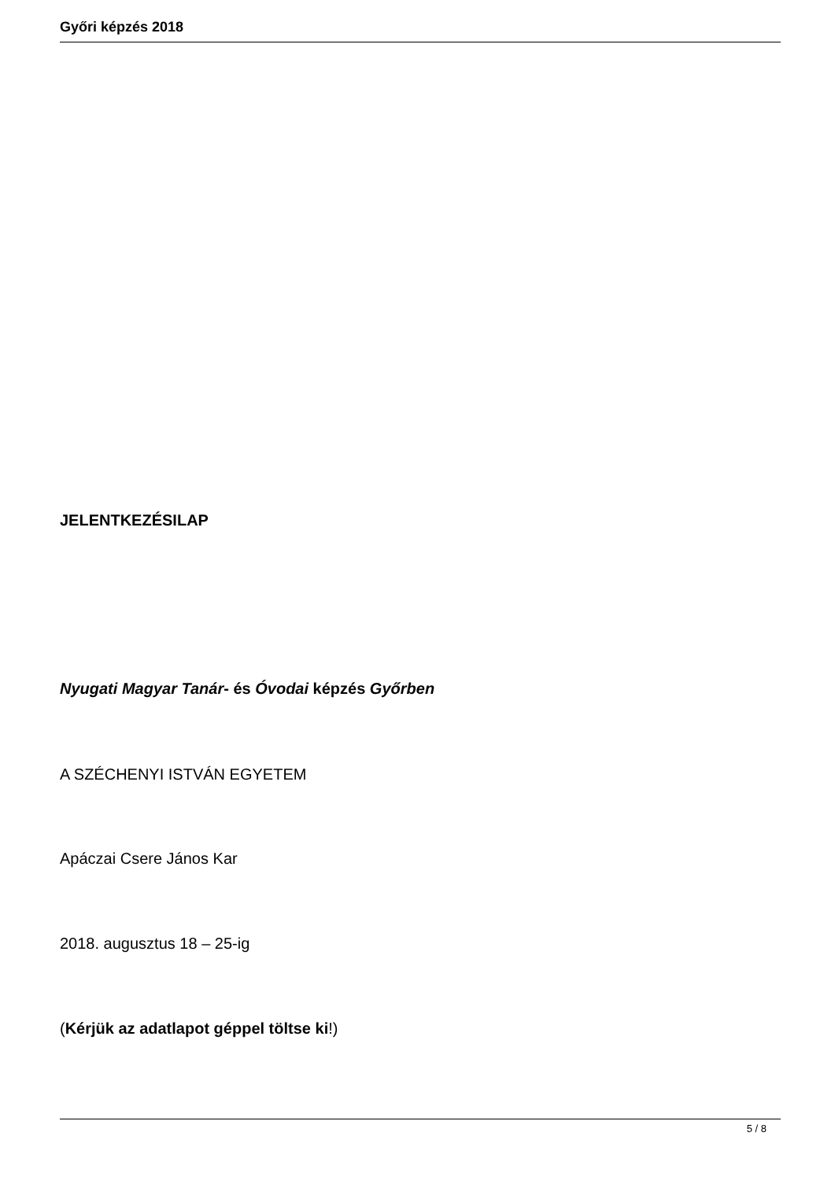Győri képzés 2018
JELENTKEZÉSILAP
Nyugati Magyar Tanár- és Óvodai képzés Győrben
A SZÉCHENYI ISTVÁN EGYETEM
Apáczai Csere János Kar
2018. augusztus 18 – 25-ig
(Kérjük az adatlapot géppel töltse ki!)
5 / 8